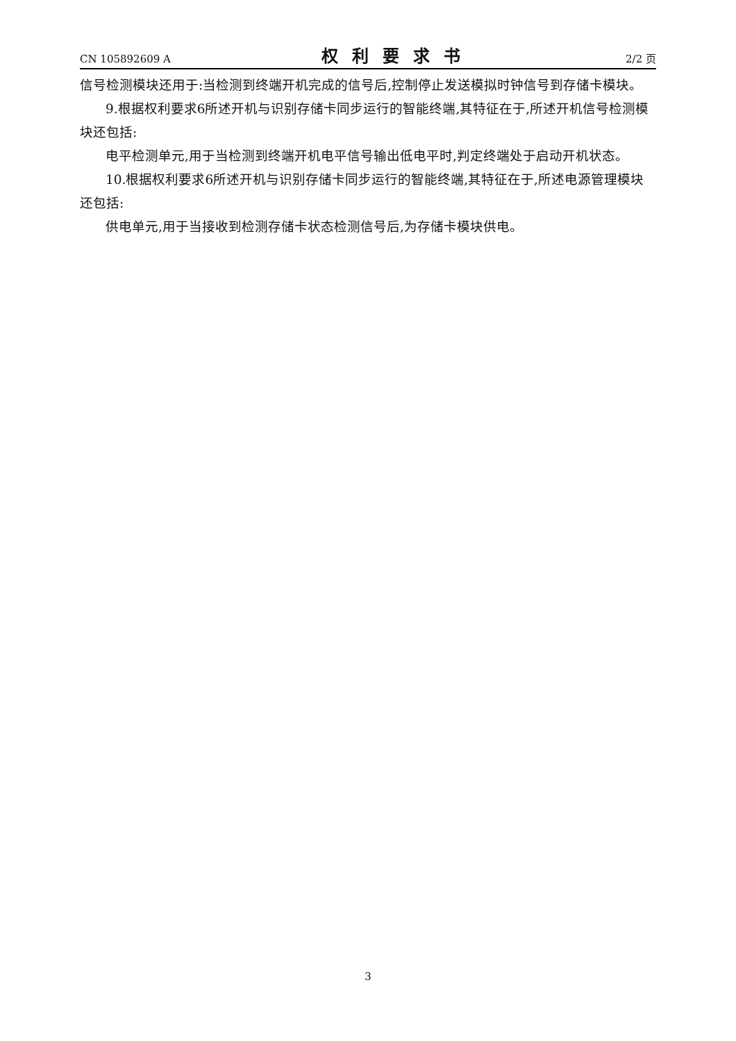CN 105892609 A 权利要求书 2/2 页
信号检测模块还用于:当检测到终端开机完成的信号后,控制停止发送模拟时钟信号到存储卡模块。
9.根据权利要求6所述开机与识别存储卡同步运行的智能终端,其特征在于,所述开机信号检测模块还包括:
电平检测单元,用于当检测到终端开机电平信号输出低电平时,判定终端处于启动开机状态。
10.根据权利要求6所述开机与识别存储卡同步运行的智能终端,其特征在于,所述电源管理模块还包括:
供电单元,用于当接收到检测存储卡状态检测信号后,为存储卡模块供电。
3